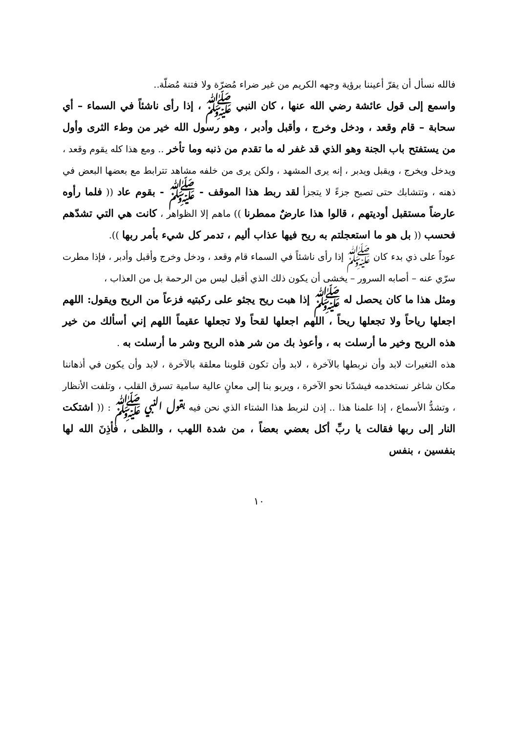فالله نسأل أن يقرّ أعيننا برؤية وجهه الكريم من غير ضراء مُضرّة ولا فتنة مُضلّة..
واسمع إلى قول عائشة رضي الله عنها ، كان النبي ﷺ ، إذا رأى ناشئاً في السماء – أي سحابة – قام وقعد ، ودخل وخرج ، وأقبل وأدبر ، وهو رسول الله خير من وطء الثرى وأول من يستفتح باب الجنة وهو الذي قد غفر له ما تقدم من ذنبه وما تأخر .. ومع هذا كله يقوم وقعد ، ويدخل ويخرج ، ويقبل ويدبر ، إنه يرى المشهد ، ولكن يرى من خلفه مشاهد تترابط مع بعضها البعض في ذهنه ، وتتشابك حتى تصبح جزءً لا يتجزأ لقد ربط هذا الموقف - ﷺ - بقوم عاد (( فلما رأوه عارضاً مستقبل أوديتهم ، قالوا هذا عارضٌ ممطرنا )) ماهم إلا الظواهر ، كانت هي التي تشدّهم فحسب (( بل هو ما استعجلتم به ريح فيها عذاب أليم ، تدمر كل شيء بأمر ربها )).
عوداً على ذي بدء كان ﷺ إذا رأى ناشئاً في السماء قام وقعد ، ودخل وخرج وأقبل وأدبر ، فإذا مطرت سرّي عنه – أصابه السرور – يخشى أن يكون ذلك الذي أقبل ليس من الرحمة بل من العذاب ،
ومثل هذا ما كان يحصل له ﷺ إذا هبت ريح يجثو على ركبتيه فزعاً من الريح ويقول: اللهم اجعلها رياحاً ولا تجعلها ريحاً ، اللهم اجعلها لقحاً ولا تجعلها عقيماً اللهم إني أسألك من خير هذه الريح وخير ما أرسلت به ، وأعوذ بك من شر هذه الريح وشر ما أرسلت به .
هذه التغيرات لابد وأن نربطها بالآخرة ، لابد وأن تكون قلوبنا معلقة بالآخرة ، لابد وأن يكون في أذهاننا مكان شاغر نستخدمه فيشدّنا نحو الآخرة ، ويربو بنا إلى معانٍ عالية سامية تسرق القلب ، وتلفت الأنظار ، وتشدُّ الأسماع ، إذا علمنا هذا .. إذن لنربط هذا الشتاء الذي نحن فيه بقول النبي ﷺ : (( اشتكت النار إلى ربها فقالت يا ربِّ أكل بعضي بعضاً ، من شدة اللهب ، واللظى ، فأذِنَ الله لها بنفسين ، بنفس
١٠